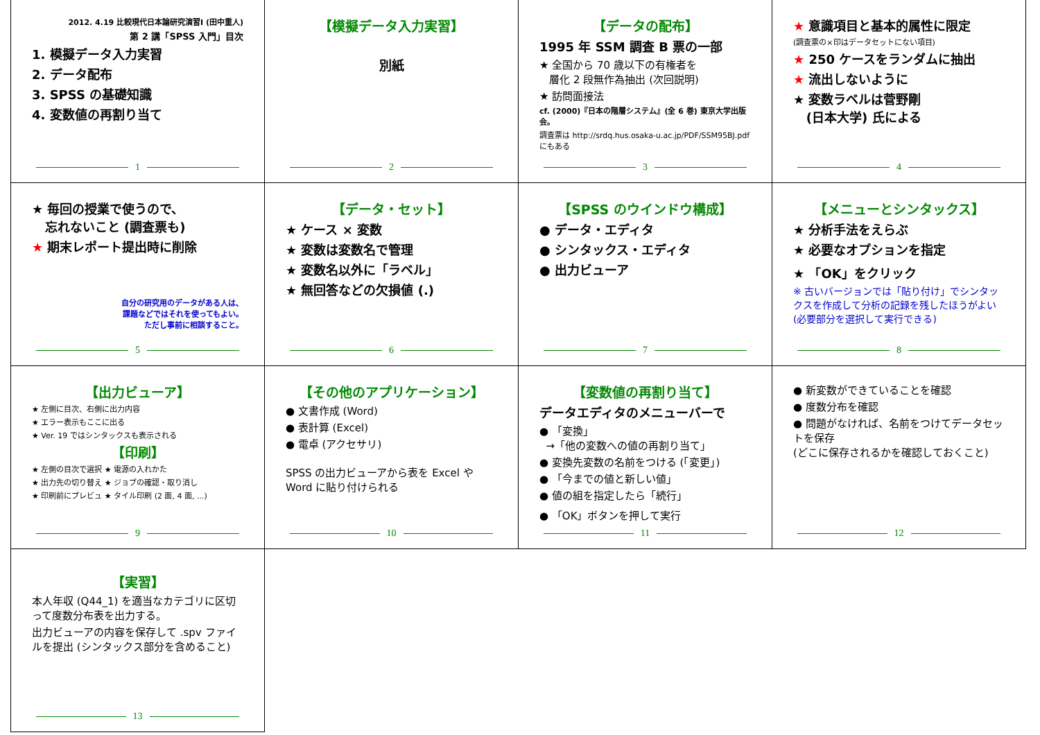2012. 4.19 比較現代日本論研究演習Ⅰ (田中重人)
第 2 講「SPSS 入門」目次
1. 模擬データ入力実習
2. データ配布
3. SPSS の基礎知識
4. 変数値の再割り当て
1
【模擬データ入力実習】
別紙
2
【データの配布】
1995 年 SSM 調査 B 票の一部
★ 全国から 70 歳以下の有権者を
層化 2 段無作為抽出 (次回説明)
★ 訪問面接法
cf. (2000)『日本の階層システム』(全 6 巻) 東京大学出版会。
調査票は http://srdq.hus.osaka-u.ac.jp/PDF/SSM95BJ.pdf にもある
3
★ 意識項目と基本的属性に限定
(調査票の×印はデータセットにない項目)
★ 250 ケースをランダムに抽出
★ 流出しないように
★ 変数ラベルは菅野剛
(日本大学) 氏による
4
★ 毎回の授業で使うので、
忘れないこと (調査票も)
★ 期末レポート提出時に削除
自分の研究用のデータがある人は、
課題などではそれを使ってもよい。
ただし事前に相談すること。
5
【データ・セット】
★ ケース × 変数
★ 変数は変数名で管理
★ 変数名以外に「ラベル」
★ 無回答などの欠損値 (.)
6
【SPSS のウインドウ構成】
● データ・エディタ
● シンタックス・エディタ
● 出力ビューア
7
【メニューとシンタックス】
★ 分析手法をえらぶ
★ 必要なオプションを指定
★ 「OK」をクリック
※ 古いバージョンでは「貼り付け」でシンタックスを作成して分析の記録を残したほうがよい (必要部分を選択して実行できる)
8
【出力ビューア】
★ 左側に目次、右側に出力内容
★ エラー表示もここに出る
★ Ver. 19 ではシンタックスも表示される
【印刷】
★ 左側の目次で選択 ★ 電源の入れかた
★ 出力先の切り替え ★ ジョブの確認・取り消し
★ 印刷前にプレビュ ★ タイル印刷 (2 面, 4 面, ...)
9
【その他のアプリケーション】
● 文書作成 (Word)
● 表計算 (Excel)
● 電卓 (アクセサリ)
SPSS の出力ビューアから表を Excel や Word に貼り付けられる
10
【変数値の再割り当て】
データエディタのメニューバーで
● 「変換」
→「他の変数への値の再割り当て」
● 変換先変数の名前をつける (「変更」)
● 「今までの値と新しい値」
● 値の組を指定したら「続行」
● 「OK」ボタンを押して実行
11
● 新変数ができていることを確認
● 度数分布を確認
● 問題がなければ、名前をつけてデータセットを保存
(どこに保存されるかを確認しておくこと)
12
【実習】
本人年収 (Q44_1) を適当なカテゴリに区切って度数分布表を出力する。
出力ビューアの内容を保存して .spv ファイルを提出 (シンタックス部分を含めること)
13